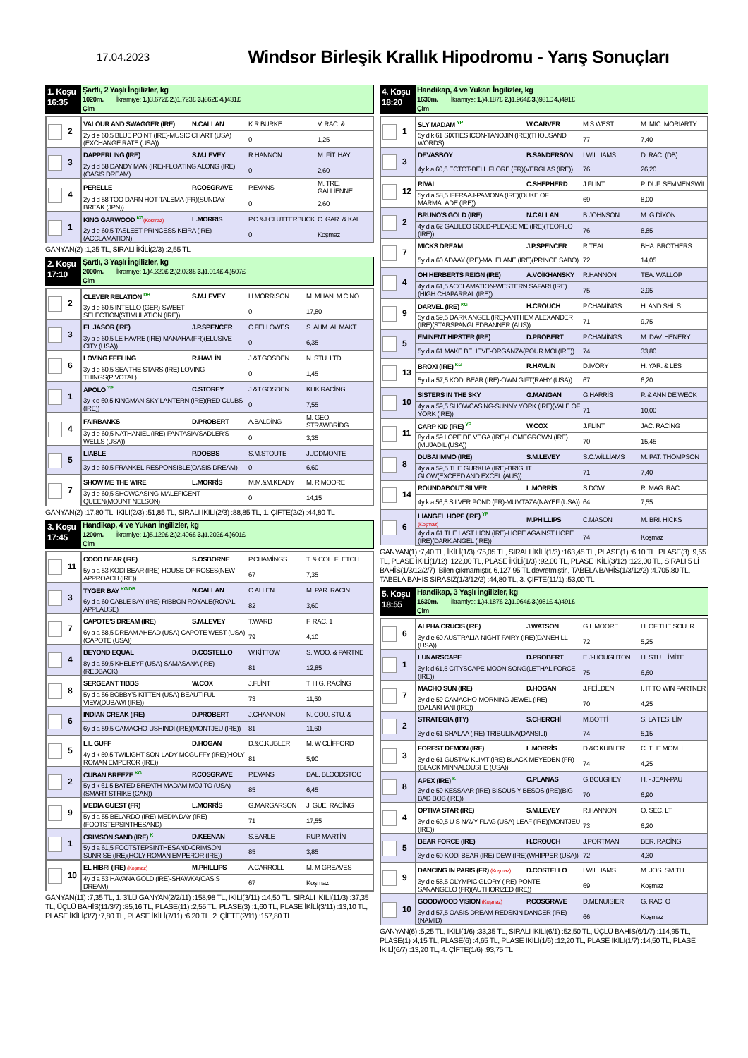17.04.2023
Windsor Birleşik Krallık Hipodromu - Yarış Sonuçları
1. Koşu 16:35
Şartlı, 2 Yaşlı İngilizler, kg
1020m. İkramiye: 1.) 3.672£ 2.) 1.723£ 3.) 862£ 4.) 431£
Çim
| 2 | VALOUR AND SWAGGER (IRE) | N.CALLAN | K.R.BURKE | V. RAC. & |
| | 2y d e 60,5 BLUE POINT (IRE)-MUSIC CHART (USA)(EXCHANGE RATE (USA)) | | 0 | 1,25 |
| 3 | DAPPERLING (IRE) | S.M.LEVEY | R.HANNON | M. FİT. HAY |
| | 2y d d 58 DANDY MAN (IRE)-FLOATING ALONG (IRE)(OASIS DREAM) | | 0 | 2,60 |
| 4 | PERELLE | P.COSGRAVE | P.EVANS | M. TRE. GALLİENNE |
| | 2y d d 58 TOO DARN HOT-TALEMA (FR)(SUNDAY BREAK (JPN)) | | 0 | 2,60 |
| 1 | KING GARWOOD <sup>KG</sup> (Koşmaz) | L.MORRIS | P.C.&J.CLUTTERBUCK | C. GAR. & KAI |
| | 2y d e 60,5 TASLEET-PRINCESS KEIRA (IRE)(ACCLAMATION) | | 0 | Koşmaz |
GANYAN(2) :1,25 TL, SIRALI İKİLİ(2/3) :2,55 TL
2. Koşu 17:10
Şartlı, 3 Yaşlı İngilizler, kg
2000m. İkramiye: 1.) 4.320£ 2.) 2.028£ 3.) 1.014£ 4.) 507£
Çim
| 2 | CLEVER RELATION <sup>DB</sup> | S.M.LEVEY | H.MORRISON | M. MHAN. M C NO |
| | 3y d e 60,5 INTELLO (GER)-SWEET SELECTION(STIMULATION (IRE)) | | 0 | 17,80 |
| 3 | EL JASOR (IRE) | J.P.SPENCER | C.FELLOWES | S. AHM. AL MAKT |
| | 3y a e 60,5 LE HAVRE (IRE)-MANAHA (FR)(ELUSIVE CITY (USA)) | | 0 | 6,35 |
| 6 | LOVING FEELING | R.HAVLİN | J.&T.GOSDEN | N. STU. LTD |
| | 3y d e 60,5 SEA THE STARS (IRE)-LOVING THINGS(PIVOTAL) | | 0 | 1,45 |
| 1 | APOLO <sup>YP</sup> | C.STOREY | J.&T.GOSDEN | KHK RACİNG |
| | 3y k e 60,5 KINGMAN-SKY LANTERN (IRE)(RED CLUBS (IRE)) | | 0 | 7,55 |
| 4 | FAIRBANKS | D.PROBERT | A.BALDİNG | M. GEO. STRAWBRİDG |
| | 3y d e 60,5 NATHANIEL (IRE)-FANTASIA(SADLER'S WELLS (USA)) | | 0 | 3,35 |
| 5 | LIABLE | P.DOBBS | S.M.STOUTE | JUDDMONTE |
| | 3y d e 60,5 FRANKEL-RESPONSIBLE(OASIS DREAM) | | 0 | 6,60 |
| 7 | SHOW ME THE WIRE | L.MORRİS | M.M.&M.KEADY | M. R MOORE |
| | 3y d e 60,5 SHOWCASING-MALEFICENT QUEEN(MOUNT NELSON) | | 0 | 14,15 |
GANYAN(2) :17,80 TL, İKİLİ(2/3) :51,85 TL, SIRALI İKİLİ(2/3) :88,85 TL, 1. ÇİFTE(2/2) :44,80 TL
3. Koşu 17:45
Handikap, 4 ve Yukarı İngilizler, kg
1200m. İkramiye: 1.) 5.129£ 2.) 2.406£ 3.) 1.202£ 4.) 601£
Çim
| 11 | COCO BEAR (IRE) | S.OSBORNE | P.CHAMİNGS | T. & COL. FLETCH |
| | 5y a a 53 KODI BEAR (IRE)-HOUSE OF ROSES(NEW APPROACH (IRE)) | | 67 | 7,35 |
| 3 | TYGER BAY <sup>KG DB</sup> | N.CALLAN | C.ALLEN | M. PAR. RACIN |
| | 6y d a 60 CABLE BAY (IRE)-RIBBON ROYALE(ROYAL APPLAUSE) | | 82 | 3,60 |
| 7 | CAPOTE'S DREAM (IRE) | S.M.LEVEY | T.WARD | F. RAC. 1 |
| | 6y a a 58,5 DREAM AHEAD (USA)-CAPOTE WEST (USA)(CAPOTE (USA)) | | 79 | 4,10 |
| 4 | BEYOND EQUAL | D.COSTELLO | W.KİTTOW | S. WOO. & PARTNE |
| | 8y d a 59,5 KHELEYF (USA)-SAMASANA (IRE)(REDBACK) | | 81 | 12,85 |
| 8 | SERGEANT TIBBS | W.COX | J.FLİNT | T. HİG. RACİNG |
| | 5y d a 56 BOBBY'S KITTEN (USA)-BEAUTIFUL VIEW(DUBAWI (IRE)) | | 73 | 11,50 |
| 6 | INDIAN CREAK (IRE) | D.PROBERT | J.CHANNON | N. COU. STU. & |
| | 6y d a 59,5 CAMACHO-USHINDI (IRE)(MONTJEU (IRE)) | | 81 | 11,60 |
| 5 | LIL GUFF | D.HOGAN | D.&C.KUBLER | M. W CLİFFORD |
| | 4y d k 59,5 TWILIGHT SON-LADY MCGUFFY (IRE)(HOLY ROMAN EMPEROR (IRE)) | | 81 | 5,90 |
| 2 | CUBAN BREEZE <sup>KG</sup> | P.COSGRAVE | P.EVANS | DAL. BLOODSTOC |
| | 5y d k 61,5 BATED BREATH-MADAM MOJITO (USA)(SMART STRIKE (CAN)) | | 85 | 6,45 |
| 9 | MEDIA GUEST (FR) | L.MORRİS | G.MARGARSON | J. GUE. RACİNG |
| | 5y d a 55 BELARDO (IRE)-MEDIA DAY (IRE)(FOOTSTEPSINTHESAND) | | 71 | 17,55 |
| 1 | CRIMSON SAND (IRE) <sup>K</sup> | D.KEENAN | S.EARLE | RUP. MARTİN |
| | 5y d a 61,5 FOOTSTEPSINTHESAND-CRIMSON SUNRISE (IRE)(HOLY ROMAN EMPEROR (IRE)) | | 85 | 3,85 |
| 10 | EL HIBRI (IRE) (Koşmaz) | M.PHILLIPS | A.CARROLL | M. M GREAVES |
| | 4y d a 53 HAVANA GOLD (IRE)-SHAWKA(OASIS DREAM) | | 67 | Koşmaz |
GANYAN(11) :7,35 TL, 1. 3'LÜ GANYAN(2/2/11) :158,98 TL, İKİLİ(3/11) :14,50 TL, SIRALI İKİLİ(11/3) :37,35 TL, ÜÇLÜ BAHİS(11/3/7) :85,16 TL, PLASE(11) :2,55 TL, PLASE(3) :1,60 TL, PLASE İKİLİ(3/11) :13,10 TL, PLASE İKİLİ(3/7) :7,80 TL, PLASE İKİLİ(7/11) :6,20 TL, 2. ÇİFTE(2/11) :157,80 TL
4. Koşu 18:20
Handikap, 4 ve Yukarı İngilizler, kg
1630m. İkramiye: 1.) 4.187£ 2.) 1.964£ 3.) 981£ 4.) 491£
Çim
| 1 | SLY MADAM <sup>YP</sup> | W.CARVER | M.S.WEST | M. MIC. MORIARTY |
| | 5y d k 61 SIXTIES ICON-TANOJIN (IRE)(THOUSAND WORDS) | | 77 | 7,40 |
| 3 | DEVASBOY | B.SANDERSON | I.WILLIAMS | D. RAC. (DB) |
| | 4y k a 60,5 ECTOT-BELLIFLORE (FR)(VERGLAS (IRE)) | | 76 | 26,20 |
| 12 | RIVAL | C.SHEPHERD | J.FLİNT | P. DUF. SEMMENSWİL |
| | 5y d a 58,5 IFFRAAJ-PAMONA (IRE)(DUKE OF MARMALADE (IRE)) | | 69 | 8,00 |
| 2 | BRUNO'S GOLD (IRE) | N.CALLAN | B.JOHNSON | M. G DİXON |
| | 4y d a 62 GALILEO GOLD-PLEASE ME (IRE)(TEOFILO (IRE)) | | 76 | 8,85 |
| 7 | MICKS DREAM | J.P.SPENCER | R.TEAL | BHA. BROTHERS |
| | 5y d a 60 ADAAY (IRE)-MALELANE (IRE)(PRINCE SABO) | | 72 | 14,05 |
| 4 | OH HERBERTS REIGN (IRE) | A.VOİKHANSKY | R.HANNON | TEA. WALLOP |
| | 4y d a 61,5 ACCLAMATION-WESTERN SAFARI (IRE)(HIGH CHAPARRAL (IRE)) | | 75 | 2,95 |
| 9 | DARVEL (IRE) <sup>KG</sup> | H.CROUCH | P.CHAMİNGS | H. AND SHİ. S |
| | 5y d a 59,5 DARK ANGEL (IRE)-ANTHEM ALEXANDER (IRE)(STARSPANGLEDBANNER (AUS)) | | 71 | 9,75 |
| 5 | EMINENT HIPSTER (IRE) | D.PROBERT | P.CHAMİNGS | M. DAV. HENERY |
| | 5y d a 61 MAKE BELIEVE-ORGANZA(POUR MOI (IRE)) | | 74 | 33,80 |
| 13 | BROXI (IRE) <sup>KG</sup> | R.HAVLİN | D.IVORY | H. YAR. & LES |
| | 5y d a 57,5 KODI BEAR (IRE)-OWN GIFT(RAHY (USA)) | | 67 | 6,20 |
| 10 | SISTERS IN THE SKY | G.MANGAN | G.HARRİS | P. & ANN DE WECK |
| | 4y a a 59,5 SHOWCASING-SUNNY YORK (IRE)(VALE OF YORK (IRE)) | | 71 | 10,00 |
| 11 | CARP KID (IRE) <sup>YP</sup> | W.COX | J.FLİNT | JAC. RACİNG |
| | 8y d a 59 LOPE DE VEGA (IRE)-HOMEGROWN (IRE)(MUJADIL (USA)) | | 70 | 15,45 |
| 8 | DUBAI IMMO (IRE) | S.M.LEVEY | S.C.WİLLİAMS | M. PAT. THOMPSON |
| | 4y a a 59,5 THE GURKHA (IRE)-BRIGHT GLOW(EXCEED AND EXCEL (AUS)) | | 71 | 7,40 |
| 14 | ROUNDABOUT SILVER | L.MORRİS | S.DOW | R. MAG. RAC |
| | 4y k a 56,5 SILVER POND (FR)-MUMTAZA(NAYEF (USA)) | | 64 | 7,55 |
| 6 | LIANGEL HOPE (IRE) <sup>YP</sup> (Koşmaz) | M.PHILLIPS | C.MASON | M. BRI. HICKS |
| | 4y d a 61 THE LAST LION (IRE)-HOPE AGAINST HOPE (IRE)(DARK ANGEL (IRE)) | | 74 | Koşmaz |
GANYAN(1) :7,40 TL, İKİLİ(1/3) :75,05 TL, SIRALI İKİLİ(1/3) :163,45 TL, PLASE(1) :6,10 TL, PLASE(3) :9,55 TL, PLASE İKİLİ(1/12) :122,00 TL, PLASE İKİLİ(1/3) :92,00 TL, PLASE İKİLİ(3/12) :122,00 TL, SIRALI 5 Lİ BAHİS(1/3/12/2/7) :Bilen çıkmamıştır, 6,127.95 TL devretmiştir., TABELA BAHİS(1/3/12/2) :4.705,80 TL, TABELA BAHİS SIRASIZ(1/3/12/2) :44,80 TL, 3. ÇİFTE(11/1) :53,00 TL
5. Koşu 18:55
Handikap, 3 Yaşlı İngilizler, kg
1630m. İkramiye: 1.) 4.187£ 2.) 1.964£ 3.) 981£ 4.) 491£
Çim
| 6 | ALPHA CRUCIS (IRE) | J.WATSON | G.L.MOORE | H. OF THE SOU. R |
| | 3y d e 60 AUSTRALIA-NIGHT FAIRY (IRE)(DANEHILL (USA)) | | 72 | 5,25 |
| 1 | LUNARSCAPE | D.PROBERT | E.J-HOUGHTON | H. STU. LİMİTE |
| | 3y k d 61,5 CITYSCAPE-MOON SONG(LETHAL FORCE (IRE)) | | 75 | 6,60 |
| 7 | MACHO SUN (IRE) | D.HOGAN | J.FEİLDEN | I. IT TO WIN PARTNER |
| | 3y d e 59 CAMACHO-MORNING JEWEL (IRE)(DALAKHANI (IRE)) | | 70 | 4,25 |
| 2 | STRATEGIA (ITY) | S.CHERCHİ | M.BOTTİ | S. LA TES. LİM |
| | 3y d e 61 SHALAA (IRE)-TRIBULINA(DANSILI) | | 74 | 5,15 |
| 3 | FOREST DEMON (IRE) | L.MORRİS | D.&C.KUBLER | C. THE MOM. I |
| | 3y d e 61 GUSTAV KLIMT (IRE)-BLACK MEYEDEN (FR)(BLACK MINNALOUSHE (USA)) | | 74 | 4,25 |
| 8 | APEX (IRE) <sup>K</sup> | C.PLANAS | G.BOUGHEY | H. - JEAN-PAU |
| | 3y d e 59 KESSAAR (IRE)-BISOUS Y BESOS (IRE)(BIG BAD BOB (IRE)) | | 70 | 6,90 |
| 4 | OPTIVA STAR (IRE) | S.M.LEVEY | R.HANNON | O. SEC. LT |
| | 3y d e 60,5 U S NAVY FLAG (USA)-LEAF (IRE)(MONTJEU (IRE)) | | 73 | 6,20 |
| 5 | BEAR FORCE (IRE) | H.CROUCH | J.PORTMAN | BER. RACİNG |
| | 3y d e 60 KODI BEAR (IRE)-DEW (IRE)(WHIPPER (USA)) | | 72 | 4,30 |
| 9 | DANCING IN PARIS (FR) (Koşmaz) | D.COSTELLO | I.WILLIAMS | M. JOS. SMITH |
| | 3y d e 58,5 OLYMPIC GLORY (IRE)-PONTE SANANGELO (FR)(AUTHORIZED (IRE)) | | 69 | Koşmaz |
| 10 | GOODWOOD VISION (Koşmaz) | P.COSGRAVE | D.MENUISIER | G. RAC. O |
| | 3y d d 57,5 OASIS DREAM-REDSKIN DANCER (IRE)(NAMID) | | 66 | Koşmaz |
GANYAN(6) :5,25 TL, İKİLİ(1/6) :33,35 TL, SIRALI İKİLİ(6/1) :52,50 TL, ÜÇLÜ BAHİS(6/1/7) :114,95 TL, PLASE(1) :4,15 TL, PLASE(6) :4,65 TL, PLASE İKİLİ(1/6) :12,20 TL, PLASE İKİLİ(1/7) :14,50 TL, PLASE İKİLİ(6/7) :13,20 TL, 4. ÇİFTE(1/6) :93,75 TL